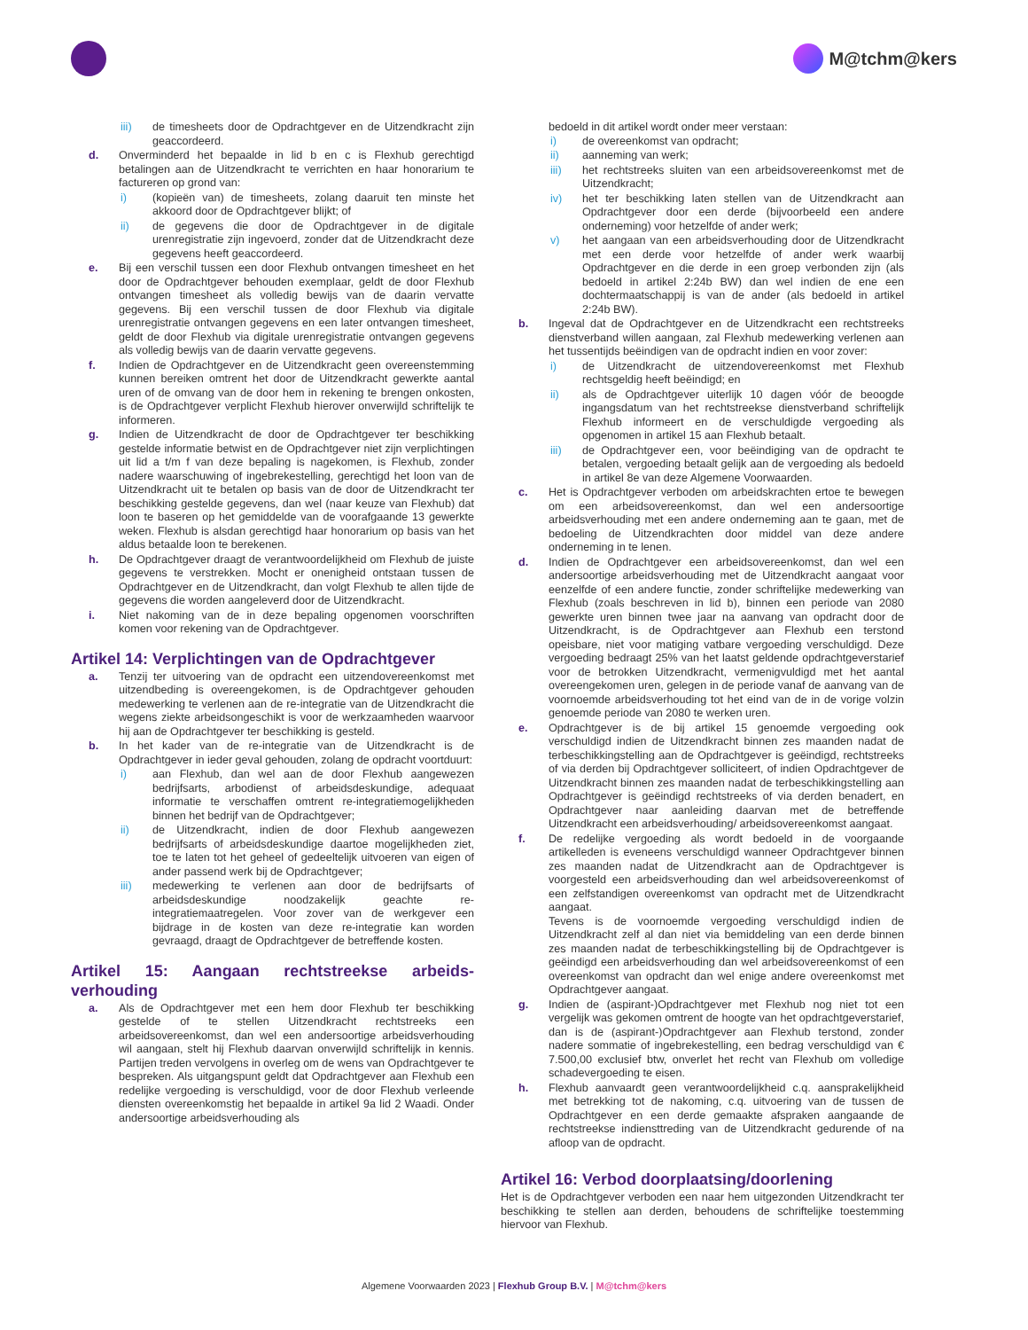M@tchm@kers
iii) de timesheets door de Opdrachtgever en de Uitzendkracht zijn geaccordeerd.
d. Onverminderd het bepaalde in lid b en c is Flexhub gerechtigd betalingen aan de Uitzendkracht te verrichten en haar honorarium te factureren op grond van:
i) (kopieën van) de timesheets, zolang daaruit ten minste het akkoord door de Opdrachtgever blijkt; of
ii) de gegevens die door de Opdrachtgever in de digitale urenregistratie zijn ingevoerd, zonder dat de Uitzendkracht deze gegevens heeft geaccordeerd.
e. Bij een verschil tussen een door Flexhub ontvangen timesheet en het door de Opdrachtgever behouden exemplaar, geldt de door Flexhub ontvangen timesheet als volledig bewijs van de daarin vervatte gegevens. Bij een verschil tussen de door Flexhub via digitale urenregistratie ontvangen gegevens en een later ontvangen timesheet, geldt de door Flexhub via digitale urenregistratie ontvangen gegevens als volledig bewijs van de daarin vervatte gegevens.
f. Indien de Opdrachtgever en de Uitzendkracht geen overeenstemming kunnen bereiken omtrent het door de Uitzendkracht gewerkte aantal uren of de omvang van de door hem in rekening te brengen onkosten, is de Opdrachtgever verplicht Flexhub hierover onverwijld schriftelijk te informeren.
g. Indien de Uitzendkracht de door de Opdrachtgever ter beschikking gestelde informatie betwist en de Opdrachtgever niet zijn verplichtingen uit lid a t/m f van deze bepaling is nagekomen, is Flexhub, zonder nadere waarschuwing of ingebrekestelling, gerechtigd het loon van de Uitzendkracht uit te betalen op basis van de door de Uitzendkracht ter beschikking gestelde gegevens, dan wel (naar keuze van Flexhub) dat loon te baseren op het gemiddelde van de voorafgaande 13 gewerkte weken. Flexhub is alsdan gerechtigd haar honorarium op basis van het aldus betaalde loon te berekenen.
h. De Opdrachtgever draagt de verantwoordelijkheid om Flexhub de juiste gegevens te verstrekken. Mocht er onenigheid ontstaan tussen de Opdrachtgever en de Uitzendkracht, dan volgt Flexhub te allen tijde de gegevens die worden aangeleverd door de Uitzendkracht.
i. Niet nakoming van de in deze bepaling opgenomen voorschriften komen voor rekening van de Opdrachtgever.
Artikel 14: Verplichtingen van de Opdrachtgever
a. Tenzij ter uitvoering van de opdracht een uitzendovereenkomst met uitzendbeding is overeengekomen, is de Opdrachtgever gehouden medewerking te verlenen aan de re-integratie van de Uitzendkracht die wegens ziekte arbeidsongeschikt is voor de werkzaamheden waarvoor hij aan de Opdrachtgever ter beschikking is gesteld.
b. In het kader van de re-integratie van de Uitzendkracht is de Opdrachtgever in ieder geval gehouden, zolang de opdracht voortduurt:
i) aan Flexhub, dan wel aan de door Flexhub aangewezen bedrijfsarts, arbodienst of arbeidsdeskundige, adequaat informatie te verschaffen omtrent re-integratiemogelijkheden binnen het bedrijf van de Opdrachtgever;
ii) de Uitzendkracht, indien de door Flexhub aangewezen bedrijfsarts of arbeidsdeskundige daartoe mogelijkheden ziet, toe te laten tot het geheel of gedeeltelijk uitvoeren van eigen of ander passend werk bij de Opdrachtgever;
iii) medewerking te verlenen aan door de bedrijfsarts of arbeidsdeskundige noodzakelijk geachte re-integratiemaatregelen. Voor zover van de werkgever een bijdrage in de kosten van deze re-integratie kan worden gevraagd, draagt de Opdrachtgever de betreffende kosten.
Artikel 15: Aangaan rechtstreekse arbeids-verhouding
a. Als de Opdrachtgever met een hem door Flexhub ter beschikking gestelde of te stellen Uitzendkracht rechtstreeks een arbeidsovereenkomst, dan wel een andersoortige arbeidsverhouding wil aangaan, stelt hij Flexhub daarvan onverwijld schriftelijk in kennis. Partijen treden vervolgens in overleg om de wens van Opdrachtgever te bespreken. Als uitgangspunt geldt dat Opdrachtgever aan Flexhub een redelijke vergoeding is verschuldigd, voor de door Flexhub verleende diensten overeenkomstig het bepaalde in artikel 9a lid 2 Waadi. Onder andersoortige arbeidsverhouding als
bedoeld in dit artikel wordt onder meer verstaan:
i) de overeenkomst van opdracht;
ii) aanneming van werk;
iii) het rechtstreeks sluiten van een arbeidsovereenkomst met de Uitzendkracht;
iv) het ter beschikking laten stellen van de Uitzendkracht aan Opdrachtgever door een derde (bijvoorbeeld een andere onderneming) voor hetzelfde of ander werk;
v) het aangaan van een arbeidsverhouding door de Uitzendkracht met een derde voor hetzelfde of ander werk waarbij Opdrachtgever en die derde in een groep verbonden zijn (als bedoeld in artikel 2:24b BW) dan wel indien de ene een dochtermaatschappij is van de ander (als bedoeld in artikel 2:24b BW).
b. Ingeval dat de Opdrachtgever en de Uitzendkracht een rechtstreeks dienstverband willen aangaan, zal Flexhub medewerking verlenen aan het tussentijds beëindigen van de opdracht indien en voor zover:
i) de Uitzendkracht de uitzendovereenkomst met Flexhub rechtsgeldig heeft beëindigd; en
ii) als de Opdrachtgever uiterlijk 10 dagen vóór de beoogde ingangsdatum van het rechtstreekse dienstverband schriftelijk Flexhub informeert en de verschuldigde vergoeding als opgenomen in artikel 15 aan Flexhub betaalt.
iii) de Opdrachtgever een, voor beëindiging van de opdracht te betalen, vergoeding betaalt gelijk aan de vergoeding als bedoeld in artikel 8e van deze Algemene Voorwaarden.
c. Het is Opdrachtgever verboden om arbeidskrachten ertoe te bewegen om een arbeidsovereenkomst, dan wel een andersoortige arbeidsverhouding met een andere onderneming aan te gaan, met de bedoeling de Uitzendkrachten door middel van deze andere onderneming in te lenen.
d. Indien de Opdrachtgever een arbeidsovereenkomst, dan wel een andersoortige arbeidsverhouding met de Uitzendkracht aangaat voor eenzelfde of een andere functie, zonder schriftelijke medewerking van Flexhub (zoals beschreven in lid b), binnen een periode van 2080 gewerkte uren binnen twee jaar na aanvang van opdracht door de Uitzendkracht, is de Opdrachtgever aan Flexhub een terstond opeisbare, niet voor matiging vatbare vergoeding verschuldigd. Deze vergoeding bedraagt 25% van het laatst geldende opdrachtgeverstarief voor de betrokken Uitzendkracht, vermenigvuldigd met het aantal overeengekomen uren, gelegen in de periode vanaf de aanvang van de voornoemde arbeidsverhouding tot het eind van de in de vorige volzin genoemde periode van 2080 te werken uren.
e. Opdrachtgever is de bij artikel 15 genoemde vergoeding ook verschuldigd indien de Uitzendkracht binnen zes maanden nadat de terbeschikkingstelling aan de Opdrachtgever is geëindigd, rechtstreeks of via derden bij Opdrachtgever solliciteert, of indien Opdrachtgever de Uitzendkracht binnen zes maanden nadat de terbeschikkingstelling aan Opdrachtgever is geëindigd rechtstreeks of via derden benadert, en Opdrachtgever naar aanleiding daarvan met de betreffende Uitzendkracht een arbeidsverhouding/ arbeidsovereenkomst aangaat.
f. De redelijke vergoeding als wordt bedoeld in de voorgaande artikelleden is eveneens verschuldigd wanneer Opdrachtgever binnen zes maanden nadat de Uitzendkracht aan de Opdrachtgever is voorgesteld een arbeidsverhouding dan wel arbeidsovereenkomst of een zelfstandigen overeenkomst van opdracht met de Uitzendkracht aangaat.
Tevens is de voornoemde vergoeding verschuldigd indien de Uitzendkracht zelf al dan niet via bemiddeling van een derde binnen zes maanden nadat de terbeschikkingstelling bij de Opdrachtgever is geëindigd een arbeidsverhouding dan wel arbeidsovereenkomst of een overeenkomst van opdracht dan wel enige andere overeenkomst met Opdrachtgever aangaat.
g. Indien de (aspirant-)Opdrachtgever met Flexhub nog niet tot een vergelijk was gekomen omtrent de hoogte van het opdrachtgeverstarief, dan is de (aspirant-)Opdrachtgever aan Flexhub terstond, zonder nadere sommatie of ingebrekestelling, een bedrag verschuldigd van € 7.500,00 exclusief btw, onverlet het recht van Flexhub om volledige schadevergoeding te eisen.
h. Flexhub aanvaardt geen verantwoordelijkheid c.q. aansprakelijkheid met betrekking tot de nakoming, c.q. uitvoering van de tussen de Opdrachtgever en een derde gemaakte afspraken aangaande de rechtstreekse indiensttreding van de Uitzendkracht gedurende of na afloop van de opdracht.
Artikel 16: Verbod doorplaatsing/doorlening
Het is de Opdrachtgever verboden een naar hem uitgezonden Uitzendkracht ter beschikking te stellen aan derden, behoudens de schriftelijke toestemming hiervoor van Flexhub.
Algemene Voorwaarden 2023 | Flexhub Group B.V. | M@tchm@kers